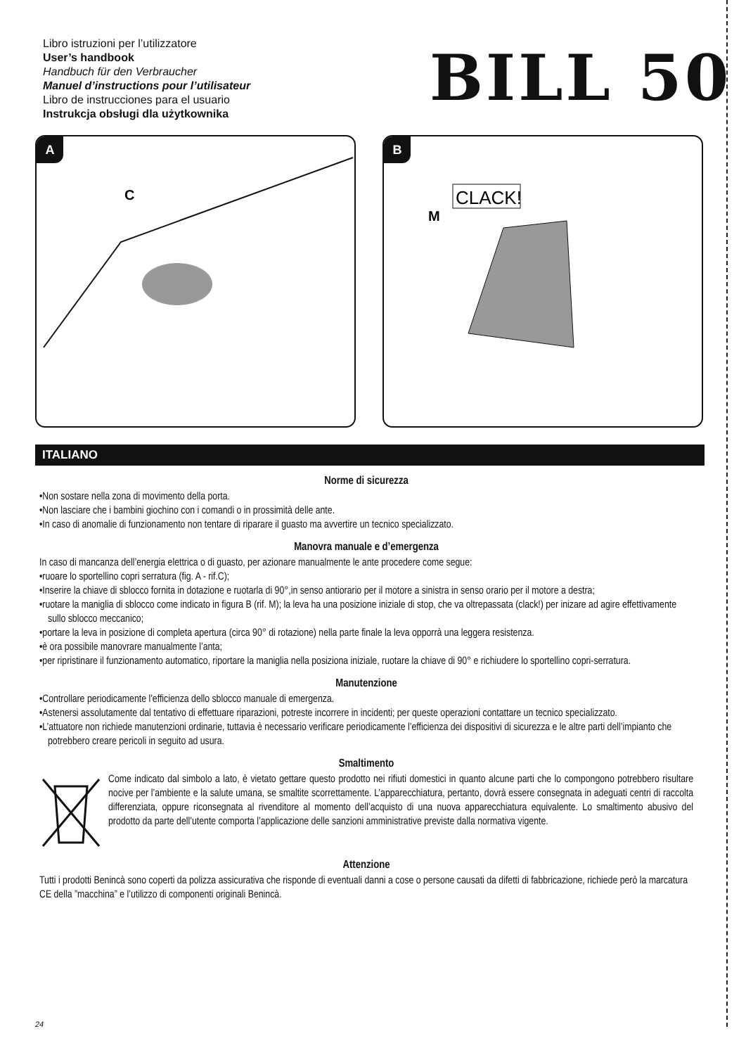Libro istruzioni per l’utilizzatore
User’s handbook
Handbuch für den Verbraucher
Manuel d’instructions pour l’utilisateur
Libro de instrucciones para el usuario
Instrukcja obsługi dla użytkownika
BILL 50
A
C
B
CLACK!
M
ITALIANO
Norme di sicurezza
•Non sostare nella zona di movimento della porta.
•Non lasciare che i bambini giochino con i comandi o in prossimità delle ante.
•In caso di anomalie di funzionamento non tentare di riparare il guasto ma avvertire un tecnico specializzato.
Manovra manuale e d’emergenza
In caso di mancanza dell’energia elettrica o di guasto, per azionare manualmente le ante procedere come segue:
•ruoare lo sportellino copri serratura (fig. A - rif.C);
•Inserire la chiave di sblocco fornita in dotazione e ruotarla di 90°,in senso antiorario per il motore a sinistra in senso orario per il motore a destra;
•ruotare la maniglia di sblocco come indicato in figura B (rif. M); la leva ha una posizione iniziale di stop, che va oltrepassata (clack!) per inizare ad agire effettivamente sullo sblocco meccanico;
•portare la leva in posizione di completa apertura (circa 90° di rotazione) nella parte finale la leva opporrà una leggera resistenza.
•è ora possibile manovrare manualmente l’anta;
•per ripristinare il funzionamento automatico, riportare la maniglia nella posiziona iniziale, ruotare la chiave di 90° e richiudere lo sportellino copri-serratura.
Manutenzione
•Controllare periodicamente l’efficienza dello sblocco manuale di emergenza.
•Astenersi assolutamente dal tentativo di effettuare riparazioni, potreste incorrere in incidenti; per queste operazioni contattare un tecnico specializzato.
•L’attuatore non richiede manutenzioni ordinarie, tuttavia è necessario verificare periodicamente l’efficienza dei dispositivi di sicurezza e le altre parti dell’impianto che potrebbero creare pericoli in seguito ad usura.
Smaltimento
Come indicato dal simbolo a lato, è vietato gettare questo prodotto nei rifiuti domestici in quanto alcune parti che lo compongono potrebbero risultare nocive per l’ambiente e la salute umana, se smaltite scorrettamente. L’apparecchiatura, pertanto, dovrà essere consegnata in adeguati centri di raccolta differenziata, oppure riconsegnata al rivenditore al momento dell’acquisto di una nuova apparecchiatura equivalente. Lo smaltimento abusivo del prodotto da parte dell’utente comporta l’applicazione delle sanzioni amministrative previste dalla normativa vigente.
Attenzione
Tutti i prodotti Benincà sono coperti da polizza assicurativa che risponde di eventuali danni a cose o persone causati da difetti di fabbricazione, richiede però la marcatura CE della ”macchina” e l’utilizzo di componenti originali Benincà.
24